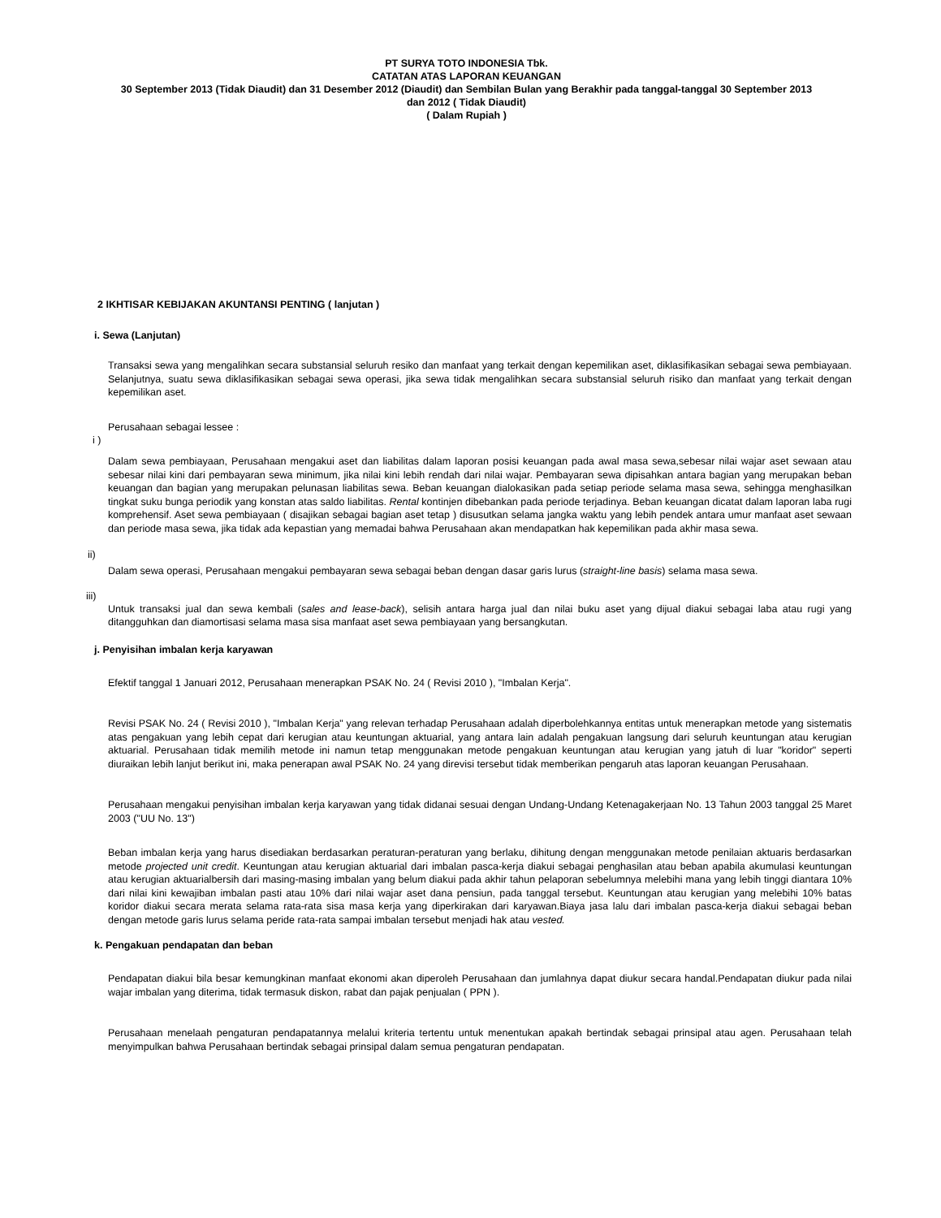PT SURYA TOTO INDONESIA Tbk.
CATATAN ATAS LAPORAN KEUANGAN
30 September 2013 (Tidak Diaudit) dan 31 Desember 2012 (Diaudit) dan Sembilan Bulan yang Berakhir pada tanggal-tanggal 30 September 2013
dan 2012 ( Tidak Diaudit)
( Dalam Rupiah )
2 IKHTISAR KEBIJAKAN AKUNTANSI PENTING ( lanjutan )
i. Sewa (Lanjutan)
Transaksi sewa yang mengalihkan secara substansial seluruh resiko dan manfaat yang terkait dengan kepemilikan aset, diklasifikasikan sebagai sewa pembiayaan. Selanjutnya, suatu sewa diklasifikasikan sebagai sewa operasi, jika sewa tidak mengalihkan secara substansial seluruh risiko dan manfaat yang terkait dengan kepemilikan aset.
Perusahaan sebagai lessee :
i )
Dalam sewa pembiayaan, Perusahaan mengakui aset dan liabilitas dalam laporan posisi keuangan pada awal masa sewa,sebesar nilai wajar aset sewaan atau sebesar nilai kini dari pembayaran sewa minimum, jika nilai kini lebih rendah dari nilai wajar. Pembayaran sewa dipisahkan antara bagian yang merupakan beban keuangan dan bagian yang merupakan pelunasan liabilitas sewa. Beban keuangan dialokasikan pada setiap periode selama masa sewa, sehingga menghasilkan tingkat suku bunga periodik yang konstan atas saldo liabilitas. Rental kontinjen dibebankan pada periode terjadinya. Beban keuangan dicatat dalam laporan laba rugi komprehensif. Aset sewa pembiayaan ( disajikan sebagai bagian aset tetap ) disusutkan selama jangka waktu yang lebih pendek antara umur manfaat aset sewaan dan periode masa sewa, jika tidak ada kepastian yang memadai bahwa Perusahaan akan mendapatkan hak kepemilikan pada akhir masa sewa.
ii)
Dalam sewa operasi, Perusahaan mengakui pembayaran sewa sebagai beban dengan dasar garis lurus (straight-line basis) selama masa sewa.
iii)
Untuk transaksi jual dan sewa kembali (sales and lease-back), selisih antara harga jual dan nilai buku aset yang dijual diakui sebagai laba atau rugi yang ditangguhkan dan diamortisasi selama masa sisa manfaat aset sewa pembiayaan yang bersangkutan.
j. Penyisihan imbalan kerja karyawan
Efektif tanggal 1 Januari 2012, Perusahaan menerapkan PSAK No. 24 ( Revisi 2010 ), "Imbalan Kerja".
Revisi PSAK No. 24 ( Revisi 2010 ), "Imbalan Kerja" yang relevan terhadap Perusahaan adalah diperbolehkannya entitas untuk menerapkan metode yang sistematis atas pengakuan yang lebih cepat dari kerugian atau keuntungan aktuarial, yang antara lain adalah pengakuan langsung dari seluruh keuntungan atau kerugian aktuarial. Perusahaan tidak memilih metode ini namun tetap menggunakan metode pengakuan keuntungan atau kerugian yang jatuh di luar "koridor" seperti diuraikan lebih lanjut berikut ini, maka penerapan awal PSAK No. 24 yang direvisi tersebut tidak memberikan pengaruh atas laporan keuangan Perusahaan.
Perusahaan mengakui penyisihan imbalan kerja karyawan yang tidak didanai sesuai dengan Undang-Undang Ketenagakerjaan No. 13 Tahun 2003 tanggal 25 Maret 2003 ("UU No. 13")
Beban imbalan kerja yang harus disediakan berdasarkan peraturan-peraturan yang berlaku, dihitung dengan menggunakan metode penilaian aktuaris berdasarkan metode projected unit credit. Keuntungan atau kerugian aktuarial dari imbalan pasca-kerja diakui sebagai penghasilan atau beban apabila akumulasi keuntungan atau kerugian aktuarialbersih dari masing-masing imbalan yang belum diakui pada akhir tahun pelaporan sebelumnya melebihi mana yang lebih tinggi diantara 10% dari nilai kini kewajiban imbalan pasti atau 10% dari nilai wajar aset dana pensiun, pada tanggal tersebut. Keuntungan atau kerugian yang melebihi 10% batas koridor diakui secara merata selama rata-rata sisa masa kerja yang diperkirakan dari karyawan.Biaya jasa lalu dari imbalan pasca-kerja diakui sebagai beban dengan metode garis lurus selama peride rata-rata sampai imbalan tersebut menjadi hak atau vested.
k. Pengakuan pendapatan dan beban
Pendapatan diakui bila besar kemungkinan manfaat ekonomi akan diperoleh Perusahaan dan jumlahnya dapat diukur secara handal.Pendapatan diukur pada nilai wajar imbalan yang diterima, tidak termasuk diskon, rabat dan pajak penjualan ( PPN ).
Perusahaan menelaah pengaturan pendapatannya melalui kriteria tertentu untuk menentukan apakah bertindak sebagai prinsipal atau agen. Perusahaan telah menyimpulkan bahwa Perusahaan bertindak sebagai prinsipal dalam semua pengaturan pendapatan.